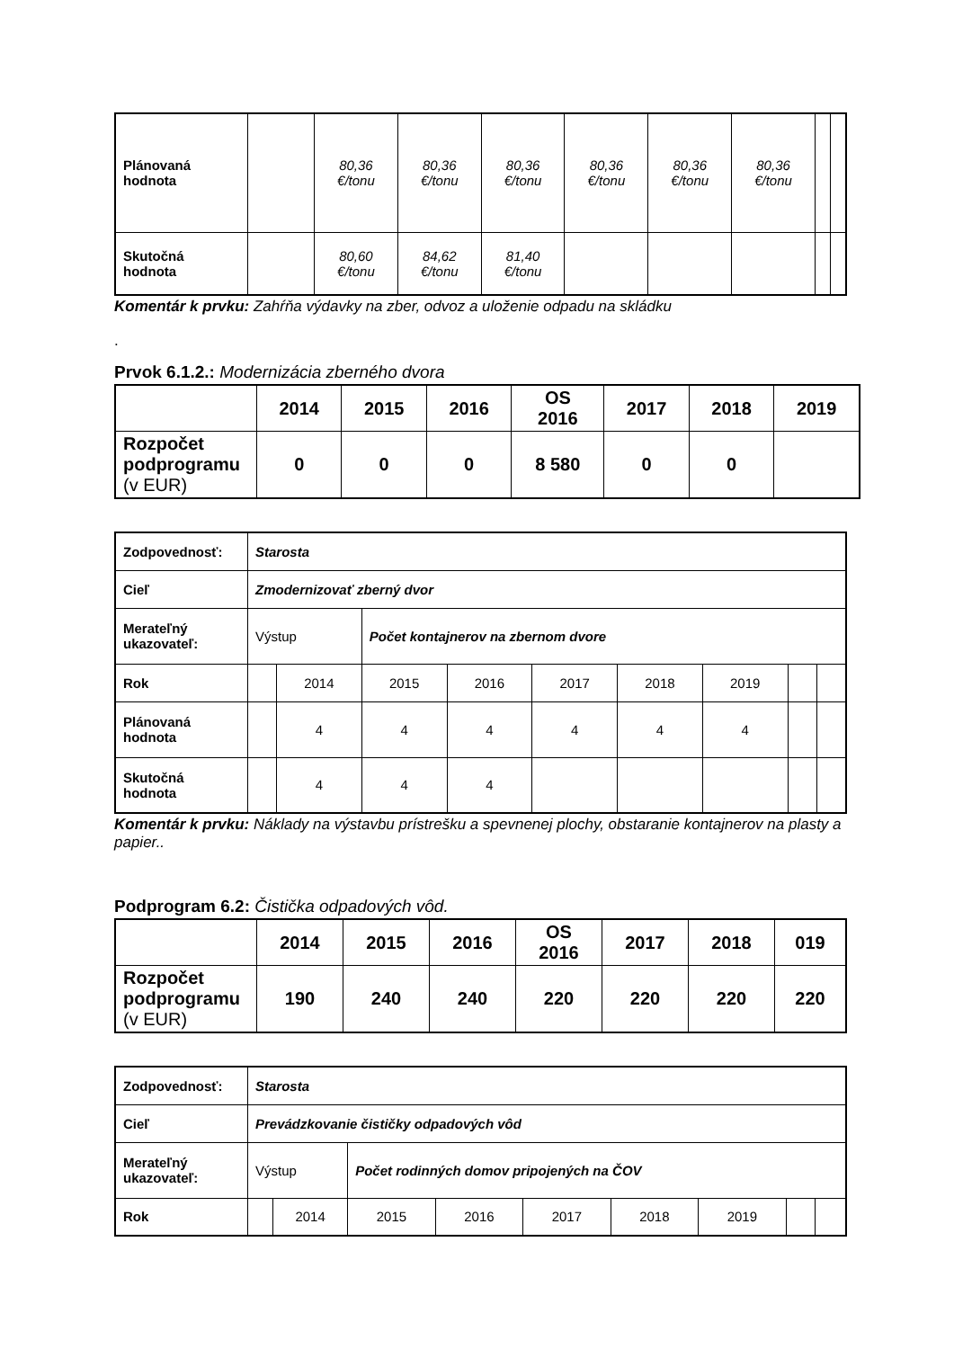| Plánovaná hodnota | | 80,36 €/tonu | 80,36 €/tonu | 80,36 €/tonu | 80,36 €/tonu | 80,36 €/tonu | 80,36 €/tonu | | |
| Skutočná hodnota | | 80,60 €/tonu | 84,62 €/tonu | 81,40 €/tonu | | | | | |
Komentár k prvku: Zahŕňa výdavky na zber, odvoz a uloženie odpadu na skládku
.
Prvok 6.1.2.: Modernizácia zberného dvora
| | 2014 | 2015 | 2016 | OS 2016 | 2017 | 2018 | 2019 |
| --- | --- | --- | --- | --- | --- | --- | --- |
| Rozpočet podprogramu (v EUR) | 0 | 0 | 0 | 8 580 | 0 | 0 | |
| Zodpovednosť: | Starosta | | | | | | | | |
| Cieľ | Zmodernizovať zberný dvor | | | | | | | | |
| Merateľný ukazovateľ: | Výstup | | Počet kontajnerov na zbernom dvore | | | | | | |
| Rok | | 2014 | 2015 | 2016 | 2017 | 2018 | 2019 | | |
| Plánovaná hodnota | | 4 | 4 | 4 | 4 | 4 | 4 | | |
| Skutočná hodnota | | 4 | 4 | 4 | | | | | |
Komentár k prvku: Náklady na výstavbu prístrešku a spevnenej plochy, obstaranie kontajnerov na plasty a papier..
Podprogram 6.2: Čistička odpadových vôd.
| | 2014 | 2015 | 2016 | OS 2016 | 2017 | 2018 | 019 |
| --- | --- | --- | --- | --- | --- | --- | --- |
| Rozpočet podprogramu (v EUR) | 190 | 240 | 240 | 220 | 220 | 220 | 220 |
| Zodpovednosť: | Starosta | | | | | | | | |
| Cieľ | Prevádzkovanie čističky odpadových vôd | | | | | | | | |
| Merateľný ukazovateľ: | Výstup | | Počet rodinných domov pripojených na ČOV | | | | | | |
| Rok | | 2014 | 2015 | 2016 | 2017 | 2018 | 2019 | | |